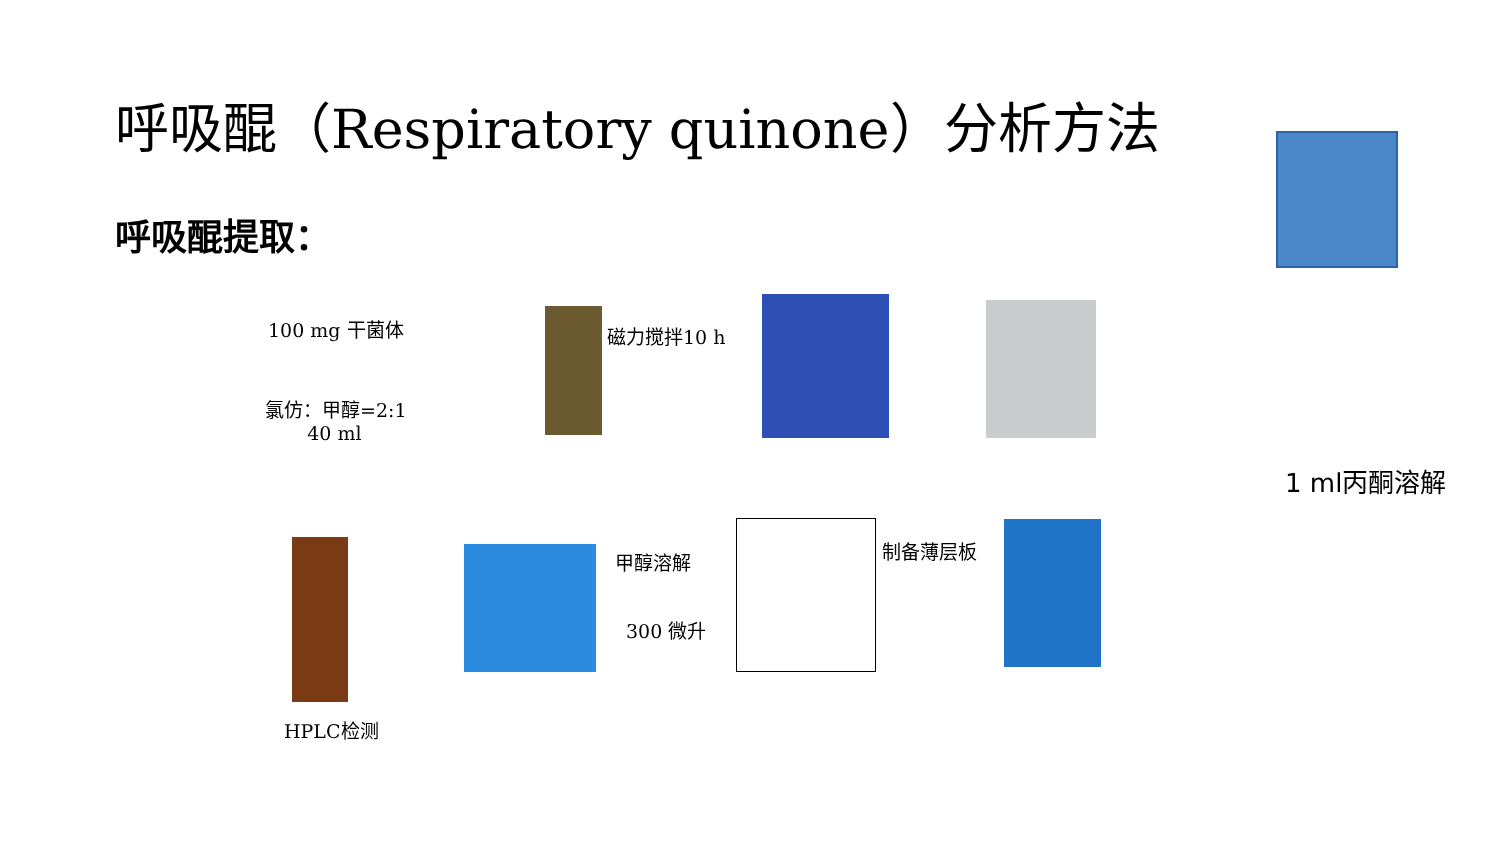呼吸醌（Respiratory quinone）分析方法
呼吸醌提取：
100 mg 干菌体
氯仿：甲醇=2:1
40 ml
磁力搅拌10 h
1 ml丙酮溶解
制备薄层板
甲醇溶解
300 微升
HPLC检测